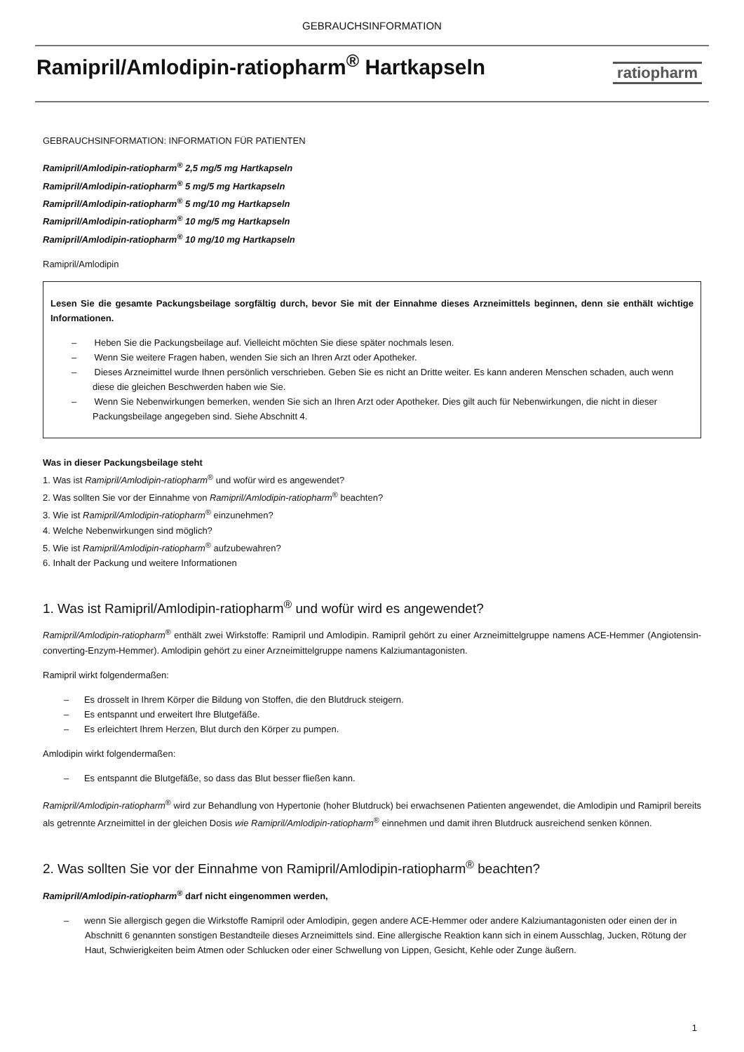GEBRAUCHSINFORMATION
Ramipril/Amlodipin-ratiopharm<sup>®</sup> Hartkapseln
ratiopharm
GEBRAUCHSINFORMATION: INFORMATION FÜR PATIENTEN
Ramipril/Amlodipin-ratiopharm<sup>®</sup> 2,5 mg/5 mg Hartkapseln
Ramipril/Amlodipin-ratiopharm<sup>®</sup> 5 mg/5 mg Hartkapseln
Ramipril/Amlodipin-ratiopharm<sup>®</sup> 5 mg/10 mg Hartkapseln
Ramipril/Amlodipin-ratiopharm<sup>®</sup> 10 mg/5 mg Hartkapseln
Ramipril/Amlodipin-ratiopharm<sup>®</sup> 10 mg/10 mg Hartkapseln
Ramipril/Amlodipin
Lesen Sie die gesamte Packungsbeilage sorgfältig durch, bevor Sie mit der Einnahme dieses Arzneimittels beginnen, denn sie enthält wichtige Informationen.
– Heben Sie die Packungsbeilage auf. Vielleicht möchten Sie diese später nochmals lesen.
– Wenn Sie weitere Fragen haben, wenden Sie sich an Ihren Arzt oder Apotheker.
– Dieses Arzneimittel wurde Ihnen persönlich verschrieben. Geben Sie es nicht an Dritte weiter. Es kann anderen Menschen schaden, auch wenn diese die gleichen Beschwerden haben wie Sie.
– Wenn Sie Nebenwirkungen bemerken, wenden Sie sich an Ihren Arzt oder Apotheker. Dies gilt auch für Nebenwirkungen, die nicht in dieser Packungsbeilage angegeben sind. Siehe Abschnitt 4.
Was in dieser Packungsbeilage steht
1. Was ist Ramipril/Amlodipin-ratiopharm<sup>®</sup> und wofür wird es angewendet?
2. Was sollten Sie vor der Einnahme von Ramipril/Amlodipin-ratiopharm<sup>®</sup> beachten?
3. Wie ist Ramipril/Amlodipin-ratiopharm<sup>®</sup> einzunehmen?
4. Welche Nebenwirkungen sind möglich?
5. Wie ist Ramipril/Amlodipin-ratiopharm<sup>®</sup> aufzubewahren?
6. Inhalt der Packung und weitere Informationen
1. Was ist Ramipril/Amlodipin-ratiopharm<sup>®</sup> und wofür wird es angewendet?
Ramipril/Amlodipin-ratiopharm<sup>®</sup> enthält zwei Wirkstoffe: Ramipril und Amlodipin. Ramipril gehört zu einer Arzneimittelgruppe namens ACE-Hemmer (Angiotensin-converting-Enzym-Hemmer). Amlodipin gehört zu einer Arzneimittelgruppe namens Kalziumantagonisten.
Ramipril wirkt folgendermaßen:
– Es drosselt in Ihrem Körper die Bildung von Stoffen, die den Blutdruck steigern.
– Es entspannt und erweitert Ihre Blutgefäße.
– Es erleichtert Ihrem Herzen, Blut durch den Körper zu pumpen.
Amlodipin wirkt folgendermaßen:
– Es entspannt die Blutgefäße, so dass das Blut besser fließen kann.
Ramipril/Amlodipin-ratiopharm<sup>®</sup> wird zur Behandlung von Hypertonie (hoher Blutdruck) bei erwachsenen Patienten angewendet, die Amlodipin und Ramipril bereits als getrennte Arzneimittel in der gleichen Dosis wie Ramipril/Amlodipin-ratiopharm<sup>®</sup> einnehmen und damit ihren Blutdruck ausreichend senken können.
2. Was sollten Sie vor der Einnahme von Ramipril/Amlodipin-ratiopharm<sup>®</sup> beachten?
Ramipril/Amlodipin-ratiopharm<sup>®</sup> darf nicht eingenommen werden,
– wenn Sie allergisch gegen die Wirkstoffe Ramipril oder Amlodipin, gegen andere ACE-Hemmer oder andere Kalziumantagonisten oder einen der in Abschnitt 6 genannten sonstigen Bestandteile dieses Arzneimittels sind. Eine allergische Reaktion kann sich in einem Ausschlag, Jucken, Rötung der Haut, Schwierigkeiten beim Atmen oder Schlucken oder einer Schwellung von Lippen, Gesicht, Kehle oder Zunge äußern.
1